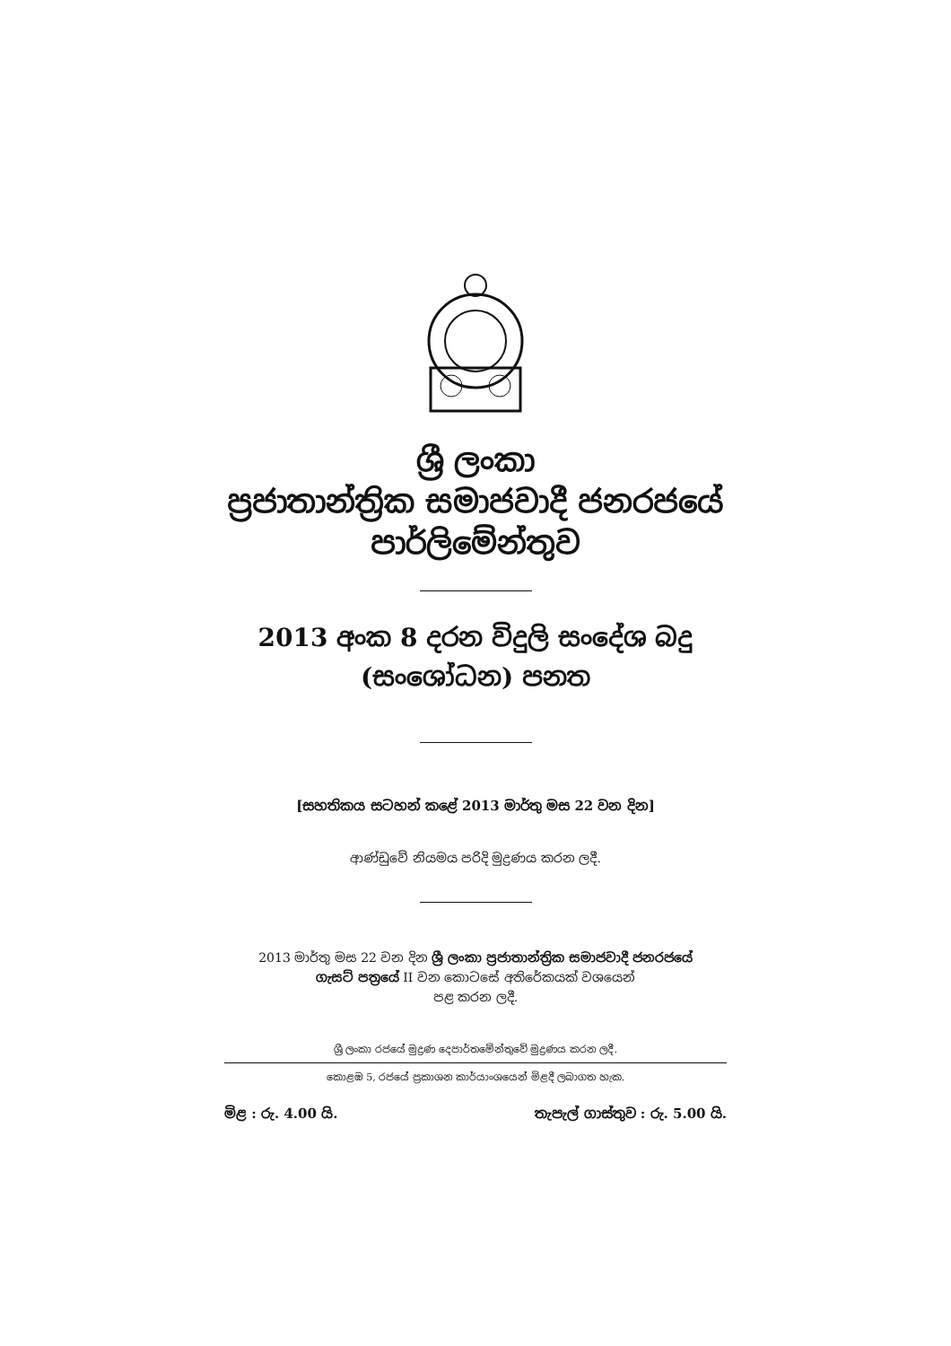ශ්‍රී ලංකා
ප්‍රජාතාන්ත්‍රික සමාජවාදී ජනරජයේ
පාර්ලිමේන්තුව
2013 අංක 8 දරන විදුලි සංදේශ බදු
(සංශෝධන) පනත
[සහතිකය සටහන් කළේ 2013 මාර්තු මස 22 වන දින]
ආණ්ඩුවේ නියමය පරිදි මුද්‍රණය කරන ලදී.
2013 මාර්තු මස 22 වන දින ශ්‍රී ලංකා ප්‍රජාතාන්ත්‍රික සමාජවාදී ජනරජයේ
ගැසට් පත්‍රයේ II වන කොටසේ අතිරේකයක් වශයෙන්
පළ කරන ලදී.
ශ්‍රී ලංකා රජයේ මුද්‍රණ දෙපාර්තමේන්තුවේ මුද්‍රණය කරන ලදී.
කොළඹ 5, රජයේ ප්‍රකාශන කාර්යාංශයෙන් මිළදී ලබාගත හැක.
මිළ : රු. 4.00 යි. තැපැල් ගාස්තුව : රු. 5.00 යි.